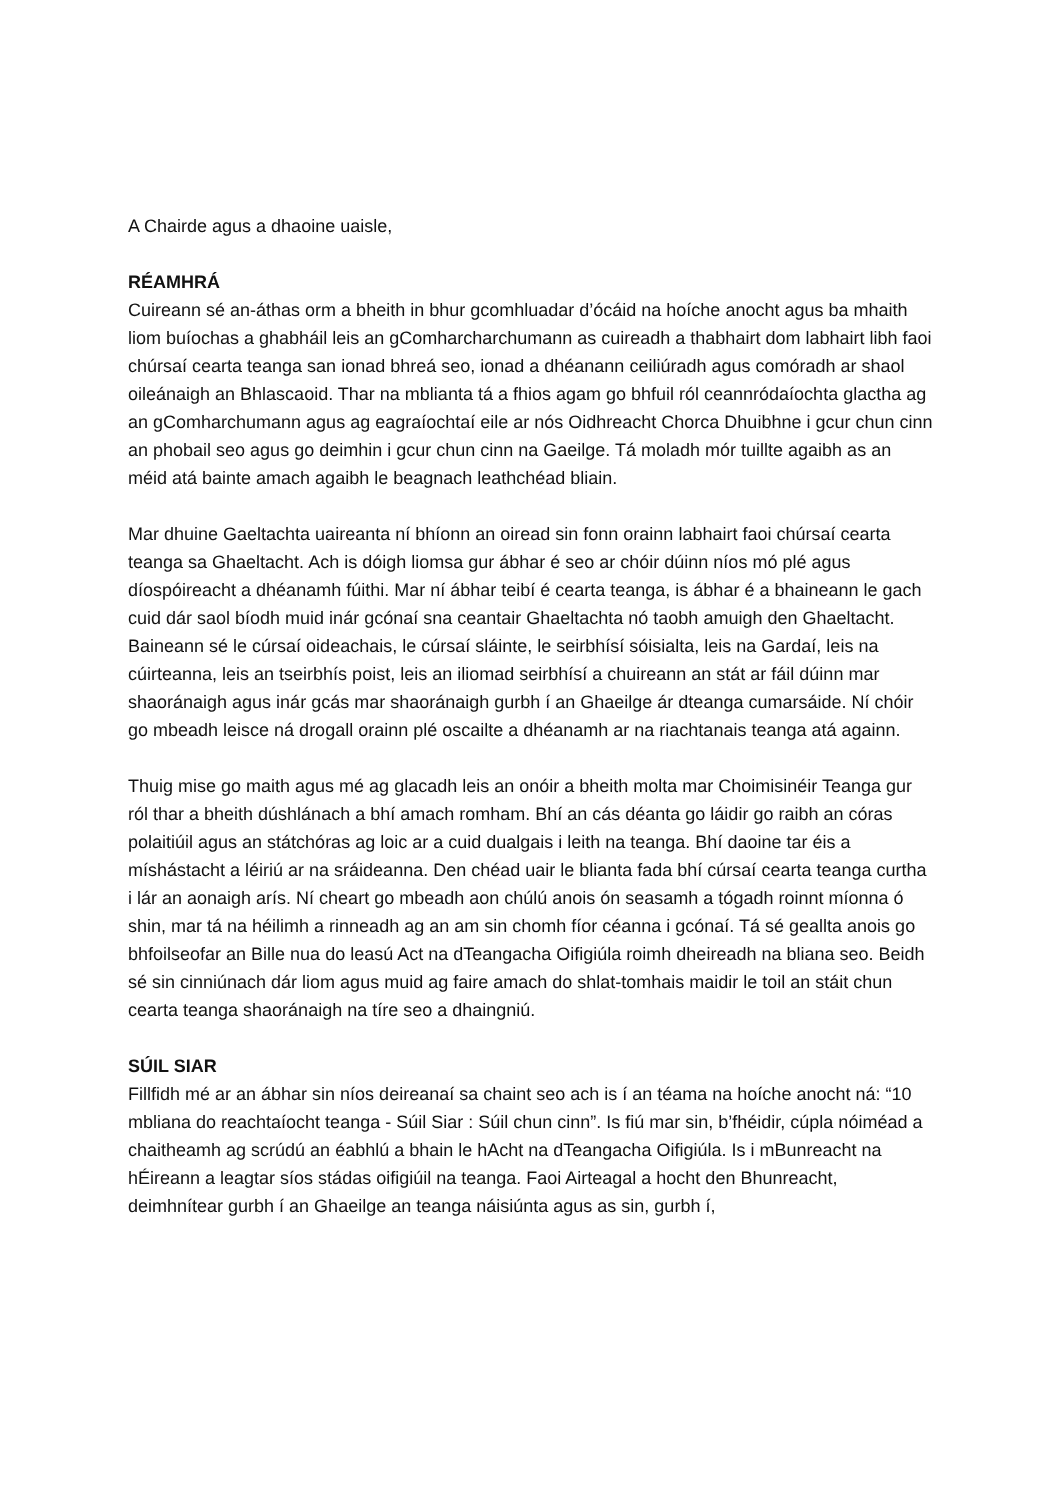A Chairde agus a dhaoine uaisle,
RÉAMHRÁ
Cuireann sé an-áthas orm a bheith in bhur gcomhluadar d’ócáid na hoíche anocht agus ba mhaith liom buíochas a ghabháil leis an gComharcharchumann as cuireadh a thabhairt dom labhairt libh faoi chúrsaí cearta teanga san ionad bhreá seo, ionad a dhéanann ceiliúradh agus comóradh ar shaol oileánaigh an Bhlascaoid. Thar na mblianta tá a fhios agam go bhfuil ról ceannródaíochta glactha ag an gComharchumann agus ag eagraíochtaí eile ar nós Oidhreacht Chorca Dhuibhne i gcur chun cinn an phobail seo agus go deimhin i gcur chun cinn na Gaeilge. Tá moladh mór tuillte agaibh as an méid atá bainte amach agaibh le beagnach leathchéad bliain.
Mar dhuine Gaeltachta uaireanta ní bhíonn an oiread sin fonn orainn labhairt faoi chúrsaí cearta teanga sa Ghaeltacht. Ach is dóigh liomsa gur ábhar é seo ar chóir dúinn níos mó plé agus díospóireacht a dhéanamh fúithi. Mar ní ábhar teibí é cearta teanga, is ábhar é a bhaineann le gach cuid dár saol bíodh muid inár gcónaí sna ceantair Ghaeltachta nó taobh amuigh den Ghaeltacht. Baineann sé le cúrsaí oideachais, le cúrsaí sláinte, le seirbhísí sóisialta, leis na Gardaí, leis na cúirteanna, leis an tseirbhís poist, leis an iliomad seirbhísí a chuireann an stát ar fáil dúinn mar shaoránaigh agus inár gcás mar shaoránaigh gurbh í an Ghaeilge ár dteanga cumarsáide. Ní chóir go mbeadh leisce ná drogall orainn plé oscailte a dhéanamh ar na riachtanais teanga atá againn.
Thuig mise go maith agus mé ag glacadh leis an onóir a bheith molta mar Choimisinéir Teanga gur ról thar a bheith dúshlánach a bhí amach romham. Bhí an cás déanta go láidir go raibh an córas polaitiúil agus an státchóras ag loic ar a cuid dualgais i leith na teanga. Bhí daoine tar éis a míshástacht a léiriú ar na sráideanna. Den chéad uair le blianta fada bhí cúrsaí cearta teanga curtha i lár an aonaigh arís. Ní cheart go mbeadh aon chúlú anois ón seasamh a tógadh roinnt míonna ó shin, mar tá na héilimh a rinneadh ag an am sin chomh fíor céanna i gcónaí. Tá sé geallta anois go bhfoilseofar an Bille nua do leasú Act na dTeangacha Oifigiúla roimh dheireadh na bliana seo. Beidh sé sin cinniúnach dár liom agus muid ag faire amach do shlat-tomhais maidir le toil an stáit chun cearta teanga shaoránaigh na tíre seo a dhaingniú.
SÚIL SIAR
Fillfidh mé ar an ábhar sin níos deireanaí sa chaint seo ach is í an téama na hoíche anocht ná: “10 mbliana do reachtaíocht teanga - Súil Siar : Súil chun cinn”. Is fiú mar sin, b’fhéidir, cúpla nóiméad a chaitheamh ag scrúdú an éabhlú a bhain le hAcht na dTeangacha Oifigiúla. Is i mBunreacht na hÉireann a leagtar síos stádas oifigiúil na teanga. Faoi Airteagal a hocht den Bhunreacht, deimhnítear gurbh í an Ghaeilge an teanga náisiúnta agus as sin, gurbh í,